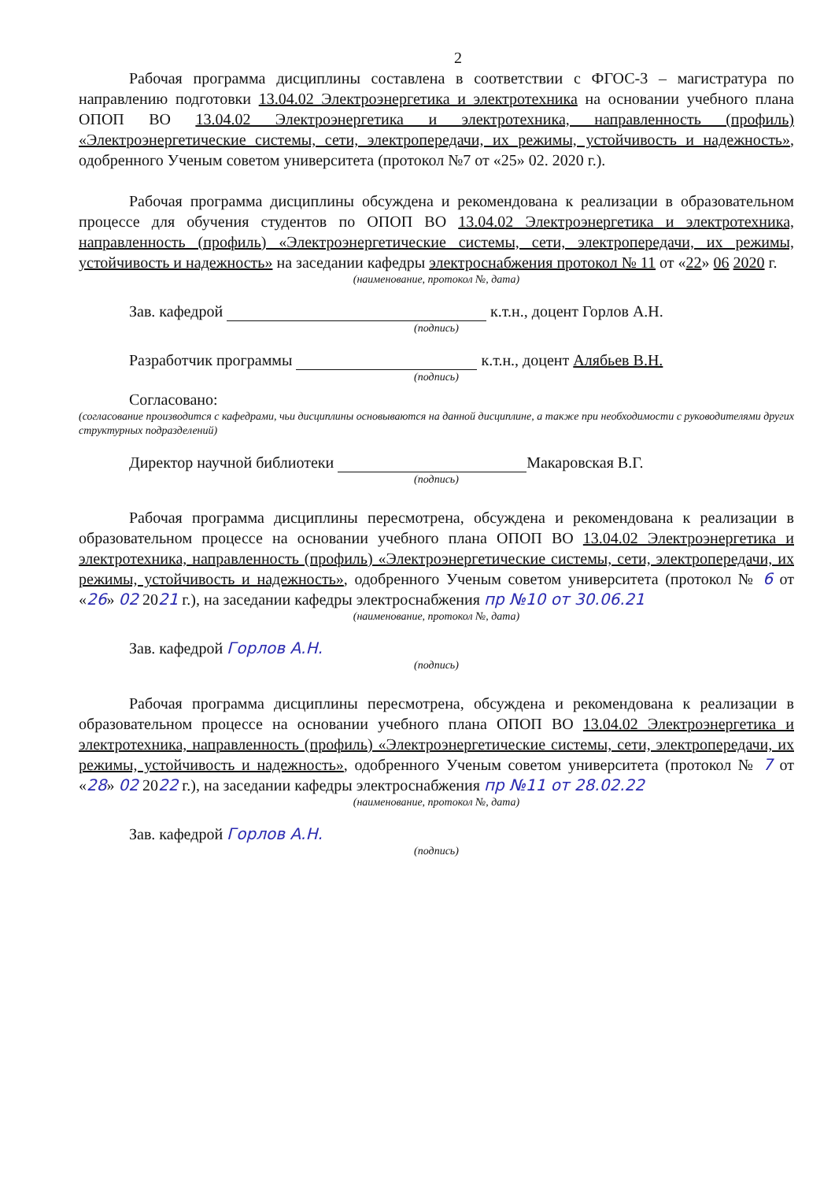2
Рабочая программа дисциплины составлена в соответствии с ФГОС-3 – магистратура по направлению подготовки 13.04.02 Электроэнергетика и электротехника на основании учебного плана ОПОП ВО 13.04.02 Электроэнергетика и электротехника, направленность (профиль) «Электроэнергетические системы, сети, электропередачи, их режимы, устойчивость и надежность», одобренного Ученым советом университета (протокол №7 от «25» 02. 2020 г.).
Рабочая программа дисциплины обсуждена и рекомендована к реализации в образовательном процессе для обучения студентов по ОПОП ВО 13.04.02 Электроэнергетика и электротехника, направленность (профиль) «Электроэнергетические системы, сети, электропередачи, их режимы, устойчивость и надежность» на заседании кафедры электроснабжения протокол № 11 от «22» 06 2020 г.
(наименование, протокол №, дата)
Зав. кафедрой к.т.н., доцент Горлов А.Н.
(подпись)
Разработчик программы к.т.н., доцент Алябьев В.Н.
(подпись)
Согласовано:
(согласование производится с кафедрами, чьи дисциплины основываются на данной дисциплине, а также при необходимости с руководителями других структурных подразделений)
Директор научной библиотеки Макаровская В.Г.
(подпись)
Рабочая программа дисциплины пересмотрена, обсуждена и рекомендована к реализации в образовательном процессе на основании учебного плана ОПОП ВО 13.04.02 Электроэнергетика и электротехника, направленность (профиль) «Электроэнергетические системы, сети, электропередачи, их режимы, устойчивость и надежность», одобренного Ученым советом университета (протокол № 6 от «26» 02 2021 г.), на заседании кафедры электроснабжения пр №10 от 30.06.21
(наименование, протокол №, дата)
Зав. кафедрой Горлов А.Н.
(подпись)
Рабочая программа дисциплины пересмотрена, обсуждена и рекомендована к реализации в образовательном процессе на основании учебного плана ОПОП ВО 13.04.02 Электроэнергетика и электротехника, направленность (профиль) «Электроэнергетические системы, сети, электропередачи, их режимы, устойчивость и надежность», одобренного Ученым советом университета (протокол № 7 от «28» 02 2022 г.), на заседании кафедры электроснабжения пр №11 от 28.02.22
(наименование, протокол №, дата)
Зав. кафедрой Горлов А.Н.
(подпись)